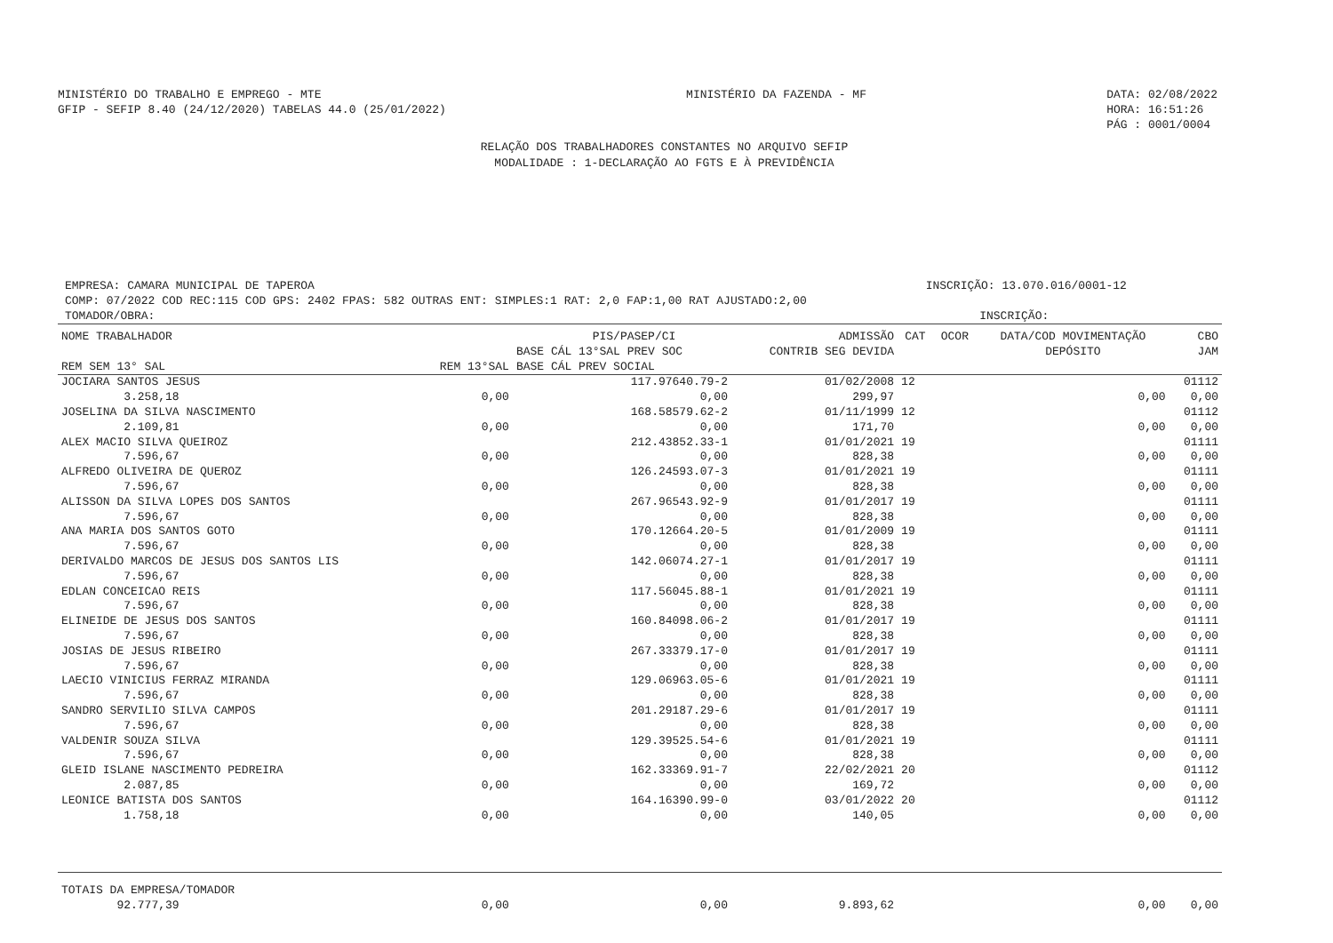MINISTÉRIO DO TRABALHO E EMPREGO - MTE
GFIP - SEFIP 8.40 (24/12/2020) TABELAS 44.0 (25/01/2022)
MINISTÉRIO DA FAZENDA - MF DATA: 02/08/2022
HORA: 16:51:26
PÁG : 0001/0004
RELAÇÃO DOS TRABALHADORES CONSTANTES NO ARQUIVO SEFIP
MODALIDADE : 1-DECLARAÇÃO AO FGTS E À PREVIDÊNCIA
EMPRESA: CAMARA MUNICIPAL DE TAPEROA INSCRIÇÃO: 13.070.016/0001-12
COMP: 07/2022 COD REC:115 COD GPS: 2402 FPAS: 582 OUTRAS ENT: SIMPLES:1 RAT: 2,0 FAP:1,00 RAT AJUSTADO:2,00
TOMADOR/OBRA: INSCRIÇÃO:
| NOME TRABALHADOR REM SEM 13° SAL | REM 13°SAL | PIS/PASEP/CI BASE CÁL 13°SAL PREV SOC BASE CÁL PREV SOCIAL | ADMISSÃO CONTRIB SEG DEVIDA | CAT | OCOR | DATA/COD MOVIMENTAÇÃO DEPÓSITO | CBO JAM |
| --- | --- | --- | --- | --- | --- | --- | --- |
| JOCIARA SANTOS JESUS 3.258,18 | 0,00 | 117.97640.79-2 0,00 | 01/02/2008 299,97 | 12 | | 0,00 | 01112 0,00 |
| JOSELINA DA SILVA NASCIMENTO 2.109,81 | 0,00 | 168.58579.62-2 0,00 | 01/11/1999 171,70 | 12 | | 0,00 | 01112 0,00 |
| ALEX MACIO SILVA QUEIROZ 7.596,67 | 0,00 | 212.43852.33-1 0,00 | 01/01/2021 828,38 | 19 | | 0,00 | 01111 0,00 |
| ALFREDO OLIVEIRA DE QUEROZ 7.596,67 | 0,00 | 126.24593.07-3 0,00 | 01/01/2021 828,38 | 19 | | 0,00 | 01111 0,00 |
| ALISSON DA SILVA LOPES DOS SANTOS 7.596,67 | 0,00 | 267.96543.92-9 0,00 | 01/01/2017 828,38 | 19 | | 0,00 | 01111 0,00 |
| ANA MARIA DOS SANTOS GOTO 7.596,67 | 0,00 | 170.12664.20-5 0,00 | 01/01/2009 828,38 | 19 | | 0,00 | 01111 0,00 |
| DERIVALDO MARCOS DE JESUS DOS SANTOS LIS 7.596,67 | 0,00 | 142.06074.27-1 0,00 | 01/01/2017 828,38 | 19 | | 0,00 | 01111 0,00 |
| EDLAN CONCEICAO REIS 7.596,67 | 0,00 | 117.56045.88-1 0,00 | 01/01/2021 828,38 | 19 | | 0,00 | 01111 0,00 |
| ELINEIDE DE JESUS DOS SANTOS 7.596,67 | 0,00 | 160.84098.06-2 0,00 | 01/01/2017 828,38 | 19 | | 0,00 | 01111 0,00 |
| JOSIAS DE JESUS RIBEIRO 7.596,67 | 0,00 | 267.33379.17-0 0,00 | 01/01/2017 828,38 | 19 | | 0,00 | 01111 0,00 |
| LAECIO VINICIUS FERRAZ MIRANDA 7.596,67 | 0,00 | 129.06963.05-6 0,00 | 01/01/2021 828,38 | 19 | | 0,00 | 01111 0,00 |
| SANDRO SERVILIO SILVA CAMPOS 7.596,67 | 0,00 | 201.29187.29-6 0,00 | 01/01/2017 828,38 | 19 | | 0,00 | 01111 0,00 |
| VALDENIR SOUZA SILVA 7.596,67 | 0,00 | 129.39525.54-6 0,00 | 01/01/2021 828,38 | 19 | | 0,00 | 01111 0,00 |
| GLEID ISLANE NASCIMENTO PEDREIRA 2.087,85 | 0,00 | 162.33369.91-7 0,00 | 22/02/2021 169,72 | 20 | | 0,00 | 01112 0,00 |
| LEONICE BATISTA DOS SANTOS 1.758,18 | 0,00 | 164.16390.99-0 0,00 | 03/01/2022 140,05 | 20 | | 0,00 | 01112 0,00 |
| TOTAIS DA EMPRESA/TOMADOR 92.777,39 | 0,00 | 0,00 | 9.893,62 | | | 0,00 | 0,00 |